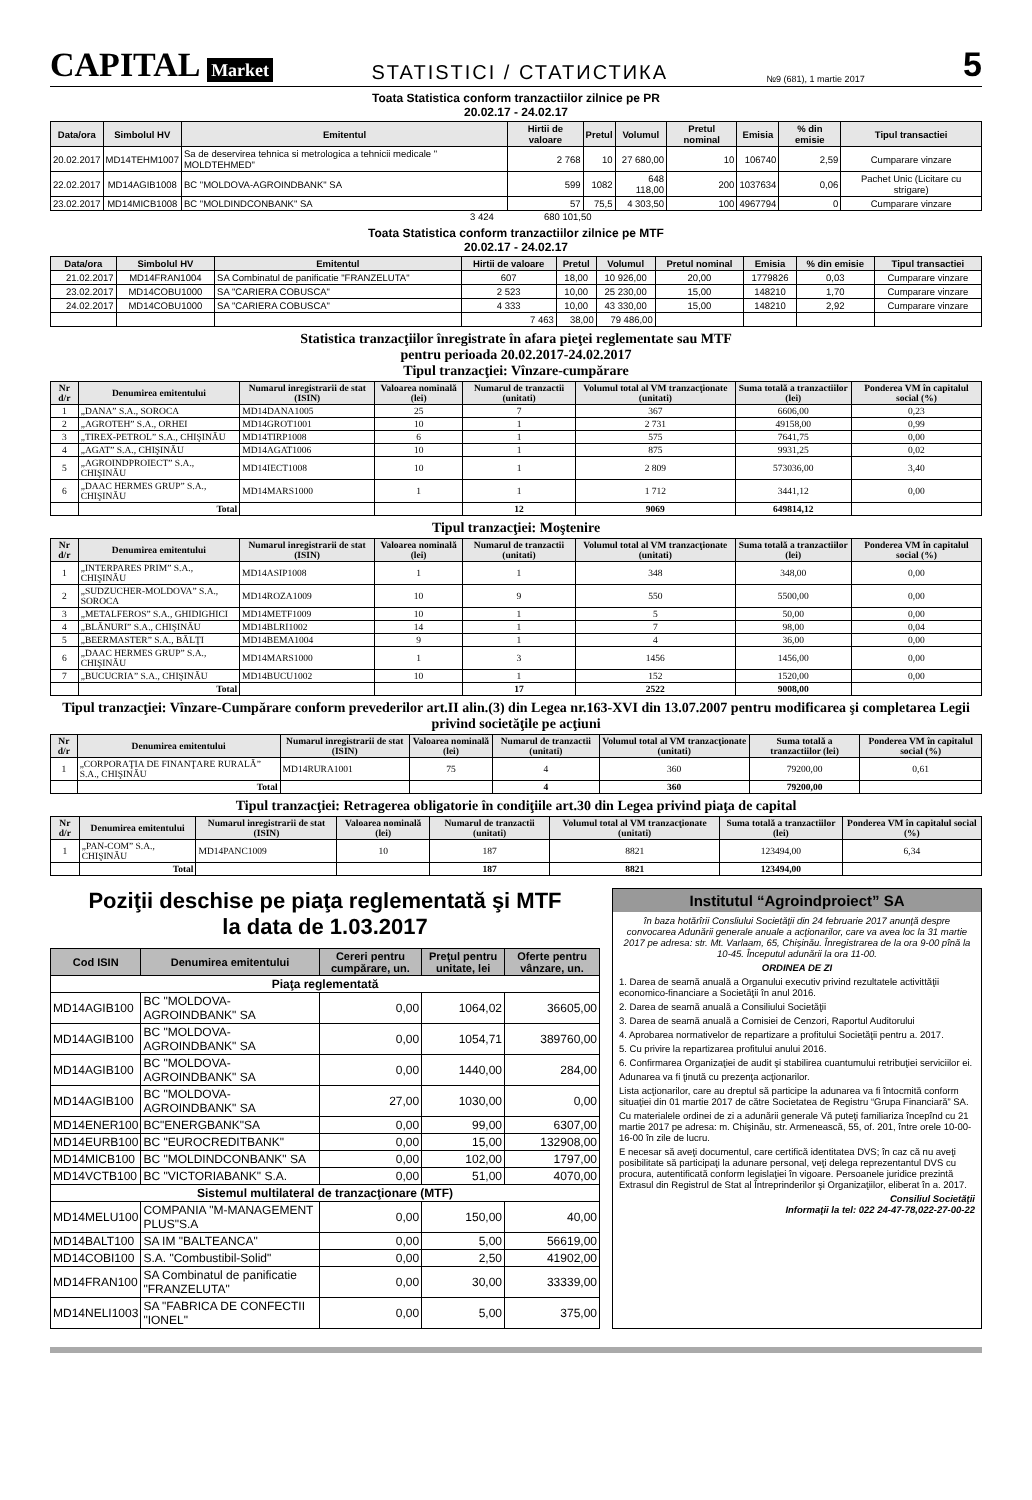CAPITAL Market
STATISTICI / СТАТИСТИКА
№9 (681), 1 martie 2017
5
Toata Statistica conform tranzactiilor zilnice pe PR
20.02.17 - 24.02.17
| Data/ora | Simbolul HV | Emitentul | Hirtii de valoare | Pretul | Volumul | Pretul nominal | Emisia | % din emisie | Tipul transactiei |
| --- | --- | --- | --- | --- | --- | --- | --- | --- | --- |
| 20.02.2017 | MD14TEHM1007 | Sa de deservirea tehnica si metrologica a tehnicii medicale " MOLDTEHMED" | 2 768 | 10 | 27 680,00 | 10 | 106740 | 2,59 | Cumparare vinzare |
| 22.02.2017 | MD14AGIB1008 | BC "MOLDOVA-AGROINDBANK" SA | 599 | 1082 | 648 118,00 | 200 | 1037634 | 0,06 | Pachet Unic (Licitare cu strigare) |
| 23.02.2017 | MD14MICB1008 | BC "MOLDINDCONBANK" SA | 57 | 75,5 | 4 303,50 | 100 | 4967794 | 0 | Cumparare vinzare |
3 424 680 101,50
Toata Statistica conform tranzactiilor zilnice pe MTF
20.02.17 - 24.02.17
| Data/ora | Simbolul HV | Emitentul | Hirtii de valoare | Pretul | Volumul | Pretul nominal | Emisia | % din emisie | Tipul transactiei |
| --- | --- | --- | --- | --- | --- | --- | --- | --- | --- |
| 21.02.2017 | MD14FRAN1004 | SA Combinatul de panificatie "FRANZELUTA" | 607 | 18,00 | 10 926,00 | 20,00 | 1779826 | 0,03 | Cumparare vinzare |
| 23.02.2017 | MD14COBU1000 | SA "CARIERA COBUSCA" | 2 523 | 10,00 | 25 230,00 | 15,00 | 148210 | 1,70 | Cumparare vinzare |
| 24.02.2017 | MD14COBU1000 | SA "CARIERA COBUSCA" | 4 333 | 10,00 | 43 330,00 | 15,00 | 148210 | 2,92 | Cumparare vinzare |
| | | | 7 463 | 38,00 | 79 486,00 | | | | |
Statistica tranzacţiilor înregistrate în afara pieţei reglementate sau MTF
pentru perioada 20.02.2017-24.02.2017
Tipul tranzacţiei: Vînzare-cumpărare
| Nr d/r | Denumirea emitentului | Numarul inregistrarii de stat (ISIN) | Valoarea nominală (lei) | Numarul de tranzactii (unitati) | Volumul total al VM tranzacţionate (unitati) | Suma totală a tranzactiilor (lei) | Ponderea VM în capitalul social (%) |
| --- | --- | --- | --- | --- | --- | --- | --- |
| 1 | „DANA” S.A., SOROCA | MD14DANA1005 | 25 | 7 | 367 | 6606,00 | 0,23 |
| 2 | „AGROTEH” S.A., ORHEI | MD14GROT1001 | 10 | 1 | 2 731 | 49158,00 | 0,99 |
| 3 | „TIREX-PETROL” S.A., CHIŞINĂU | MD14TIRP1008 | 6 | 1 | 575 | 7641,75 | 0,00 |
| 4 | „AGAT” S.A., CHIŞINĂU | MD14AGAT1006 | 10 | 1 | 875 | 9931,25 | 0,02 |
| 5 | „AGROINDPROIECT” S.A., CHIŞINĂU | MD14IECT1008 | 10 | 1 | 2 809 | 573036,00 | 3,40 |
| 6 | „DAAC HERMES GRUP” S.A., CHIŞINĂU | MD14MARS1000 | 1 | 1 | 1 712 | 3441,12 | 0,00 |
| | Total | | | 12 | 9069 | 649814,12 | |
Tipul tranzacţiei: Moştenire
| Nr d/r | Denumirea emitentului | Numarul inregistrarii de stat (ISIN) | Valoarea nominală (lei) | Numarul de tranzactii (unitati) | Volumul total al VM tranzacţionate (unitati) | Suma totală a tranzactiilor (lei) | Ponderea VM în capitalul social (%) |
| --- | --- | --- | --- | --- | --- | --- | --- |
| 1 | „INTERPARES PRIM” S.A., CHIŞINĂU | MD14ASIP1008 | 1 | 1 | 348 | 348,00 | 0,00 |
| 2 | „SUDZUCHER-MOLDOVA” S.A., SOROCA | MD14ROZA1009 | 10 | 9 | 550 | 5500,00 | 0,00 |
| 3 | „METALFEROS” S.A., GHIDIGHICI | MD14METF1009 | 10 | 1 | 5 | 50,00 | 0,00 |
| 4 | „BLĂNURI” S.A., CHIŞINĂU | MD14BLRI1002 | 14 | 1 | 7 | 98,00 | 0,04 |
| 5 | „BEERMASTER” S.A., BĂLŢI | MD14BEMA1004 | 9 | 1 | 4 | 36,00 | 0,00 |
| 6 | „DAAC HERMES GRUP” S.A., CHIŞINĂU | MD14MARS1000 | 1 | 3 | 1456 | 1456,00 | 0,00 |
| 7 | „BUCUCRIA” S.A., CHIŞINĂU | MD14BUCU1002 | 10 | 1 | 152 | 1520,00 | 0,00 |
| | Total | | | 17 | 2522 | 9008,00 | |
Tipul tranzacţiei: Vînzare-Cumpărare conform prevederilor art.II alin.(3) din Legea nr.163-XVI din 13.07.2007 pentru modificarea şi completarea Legii privind societăţile pe acţiuni
| Nr d/r | Denumirea emitentului | Numarul inregistrarii de stat (ISIN) | Valoarea nominală (lei) | Numarul de tranzactii (unitati) | Volumul total al VM tranzacţionate (unitati) | Suma totală a tranzactiilor (lei) | Ponderea VM în capitalul social (%) |
| --- | --- | --- | --- | --- | --- | --- | --- |
| 1 | „CORPORAŢIA DE FINANŢARE RURALĂ” S.A., CHIŞINĂU | MD14RURA1001 | 75 | 4 | 360 | 79200,00 | 0,61 |
| | Total | | | 4 | 360 | 79200,00 | |
Tipul tranzacţiei: Retragerea obligatorie în condiţiile art.30 din Legea privind piaţa de capital
| Nr d/r | Denumirea emitentului | Numarul inregistrarii de stat (ISIN) | Valoarea nominală (lei) | Numarul de tranzactii (unitati) | Volumul total al VM tranzacţionate (unitati) | Suma totală a tranzactiilor (lei) | Ponderea VM în capitalul social (%) |
| --- | --- | --- | --- | --- | --- | --- | --- |
| 1 | „PAN-COM” S.A., CHIŞINĂU | MD14PANC1009 | 10 | 187 | 8821 | 123494,00 | 6,34 |
| | Total | | | 187 | 8821 | 123494,00 | |
Poziţii deschise pe piaţa reglementată şi MTF
la data de 1.03.2017
| Cod ISIN | Denumirea emitentului | Cereri pentru cumpărare, un. | Preţul pentru unitate, lei | Oferte pentru vânzare, un. |
| --- | --- | --- | --- | --- |
| Piaţa reglementată | | | | |
| MD14AGIB100 | BC "MOLDOVA-AGROINDBANK" SA | 0,00 | 1064,02 | 36605,00 |
| MD14AGIB100 | BC "MOLDOVA-AGROINDBANK" SA | 0,00 | 1054,71 | 389760,00 |
| MD14AGIB100 | BC "MOLDOVA-AGROINDBANK" SA | 0,00 | 1440,00 | 284,00 |
| MD14AGIB100 | BC "MOLDOVA-AGROINDBANK" SA | 27,00 | 1030,00 | 0,00 |
| MD14ENER100 | BC"ENERGBANK"SA | 0,00 | 99,00 | 6307,00 |
| MD14EURB100 | BC "EUROCREDITBANK" | 0,00 | 15,00 | 132908,00 |
| MD14MICB100 | BC "MOLDINDCONBANK" SA | 0,00 | 102,00 | 1797,00 |
| MD14VCTB100 | BC "VICTORIABANK" S.A. | 0,00 | 51,00 | 4070,00 |
| Sistemul multilateral de tranzacţionare (MTF) | | | | |
| MD14MELU100 | COMPANIA "M-MANAGEMENT PLUS"S.A | 0,00 | 150,00 | 40,00 |
| MD14BALT100 | SA IM "BALTEANCA" | 0,00 | 5,00 | 56619,00 |
| MD14COBI100 | S.A. "Combustibil-Solid" | 0,00 | 2,50 | 41902,00 |
| MD14FRAN100 | SA Combinatul de panificatie "FRANZELUTA" | 0,00 | 30,00 | 33339,00 |
| MD14NELI1003 | SA "FABRICA DE CONFECTII "IONEL" | 0,00 | 5,00 | 375,00 |
Institutul “Agroindproiect” SA
în baza hotărîrii Consliului Societăţii din 24 februarie 2017 anunţă despre convocarea Adunării generale anuale a acţionarilor, care va avea loc la 31 martie 2017 pe adresa: str. Mt. Varlaam, 65, Chişinău. Înregistrarea de la ora 9-00 pînă la 10-45. Începutul adunării la ora 11-00.
ORDINEA DE ZI
1. Darea de seamă anuală a Organului executiv privind rezultatele activittăţii economico-financiare a Societăţii în anul 2016.
2. Darea de seamă anuală a Consiliului Societăţii
3. Darea de seamă anuală a Comisiei de Cenzori, Raportul Auditorului
4. Aprobarea normativelor de repartizare a profitului Societăţii pentru a. 2017.
5. Cu privire la repartizarea profitului anului 2016.
6. Confirmarea Organizaţiei de audit şi stabilirea cuantumului retribuţiei serviciilor ei.
Adunarea va fi ţinută cu prezenţa acţionarilor.
Lista acţionarilor, care au dreptul să participe la adunarea va fi întocmită conform situaţiei din 01 martie 2017 de către Societatea de Registru “Grupa Financiară” SA.
Cu materialele ordinei de zi a adunării generale Vă puteţi familiariza începînd cu 21 martie 2017 pe adresa: m. Chişinău, str. Armenească, 55, of. 201, între orele 10-00- 16-00 în zile de lucru.
E necesar să aveţi documentul, care certifică identitatea DVS; în caz că nu aveţi posibilitate să participaţi la adunare personal, veţi delega reprezentantul DVS cu procura, autentificată conform legislaţiei în vigoare. Persoanele juridice prezintă Extrasul din Registrul de Stat al Întreprinderilor şi Organizaţiilor, eliberat în a. 2017.
Consiliul Societăţii
Informaţii la tel: 022 24-47-78,022-27-00-22